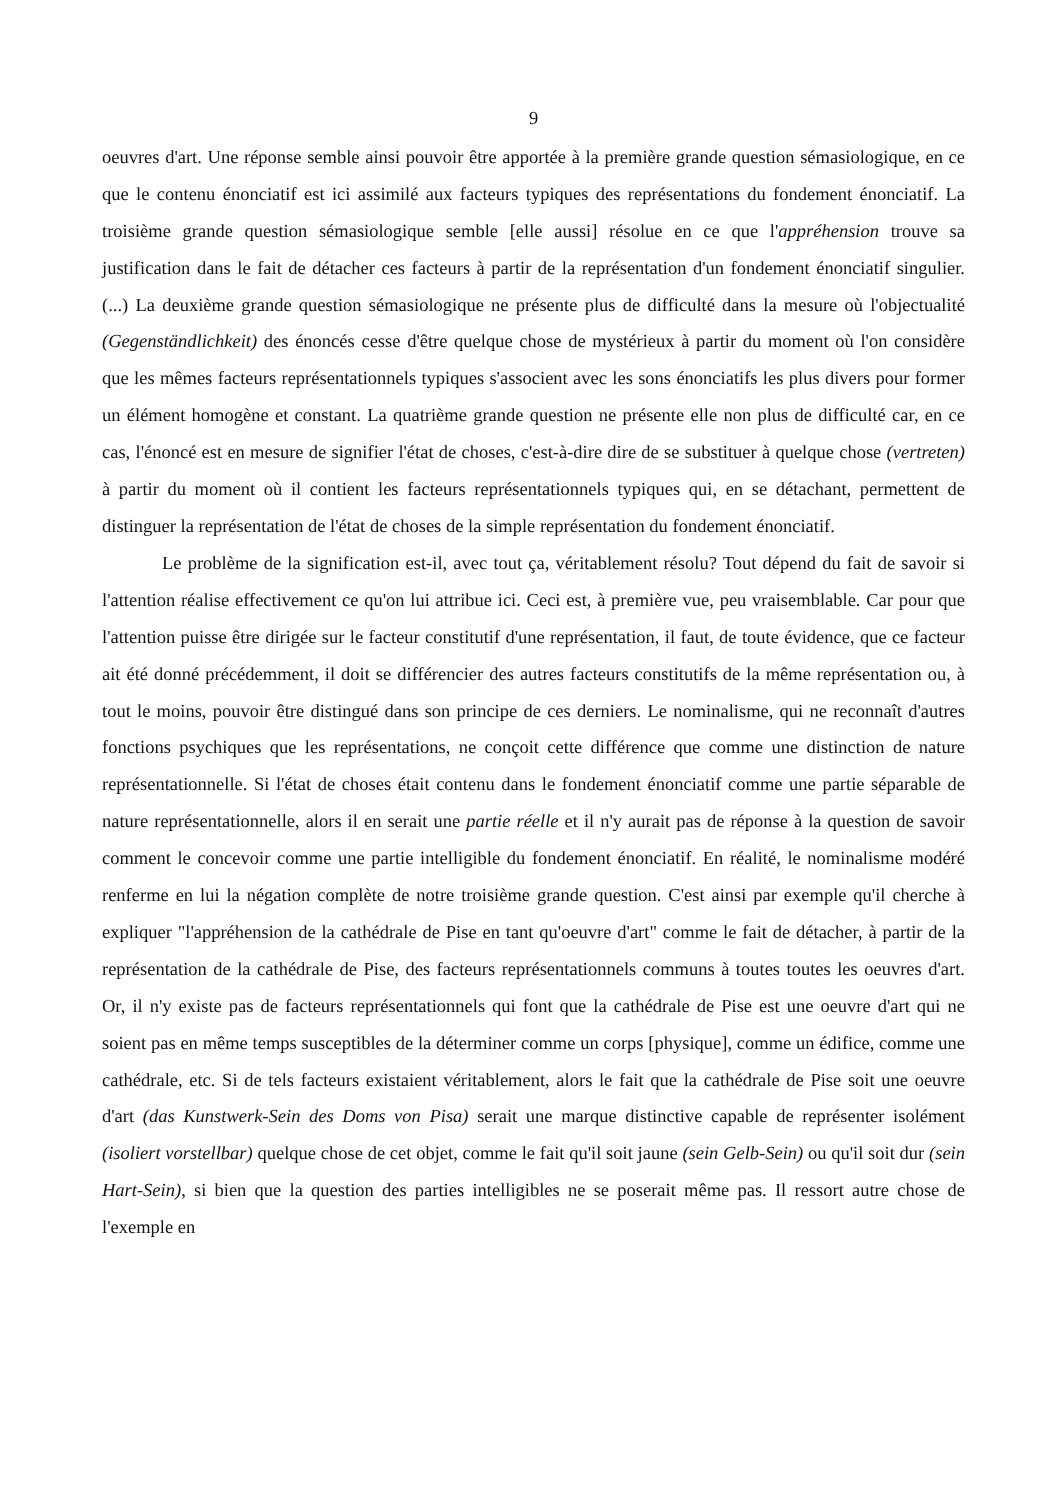9
oeuvres d'art. Une réponse semble ainsi pouvoir être apportée à la première grande question sémasiologique, en ce que le contenu énonciatif est ici assimilé aux facteurs typiques des représentations du fondement énonciatif. La troisième grande question sémasiologique semble [elle aussi] résolue en ce que l'appréhension trouve sa justification dans le fait de détacher ces facteurs à partir de la représentation d'un fondement énonciatif singulier. (...) La deuxième grande question sémasiologique ne présente plus de difficulté dans la mesure où l'objectualité (Gegenständlichkeit) des énoncés cesse d'être quelque chose de mystérieux à partir du moment où l'on considère que les mêmes facteurs représentationnels typiques s'associent avec les sons énonciatifs les plus divers pour former un élément homogène et constant. La quatrième grande question ne présente elle non plus de difficulté car, en ce cas, l'énoncé est en mesure de signifier l'état de choses, c'est-à-dire dire de se substituer à quelque chose (vertreten) à partir du moment où il contient les facteurs représentationnels typiques qui, en se détachant, permettent de distinguer la représentation de l'état de choses de la simple représentation du fondement énonciatif.
Le problème de la signification est-il, avec tout ça, véritablement résolu? Tout dépend du fait de savoir si l'attention réalise effectivement ce qu'on lui attribue ici. Ceci est, à première vue, peu vraisemblable. Car pour que l'attention puisse être dirigée sur le facteur constitutif d'une représentation, il faut, de toute évidence, que ce facteur ait été donné précédemment, il doit se différencier des autres facteurs constitutifs de la même représentation ou, à tout le moins, pouvoir être distingué dans son principe de ces derniers. Le nominalisme, qui ne reconnaît d'autres fonctions psychiques que les représentations, ne conçoit cette différence que comme une distinction de nature représentationnelle. Si l'état de choses était contenu dans le fondement énonciatif comme une partie séparable de nature représentationnelle, alors il en serait une partie réelle et il n'y aurait pas de réponse à la question de savoir comment le concevoir comme une partie intelligible du fondement énonciatif. En réalité, le nominalisme modéré renferme en lui la négation complète de notre troisième grande question. C'est ainsi par exemple qu'il cherche à expliquer "l'appréhension de la cathédrale de Pise en tant qu'oeuvre d'art" comme le fait de détacher, à partir de la représentation de la cathédrale de Pise, des facteurs représentationnels communs à toutes toutes les oeuvres d'art. Or, il n'y existe pas de facteurs représentationnels qui font que la cathédrale de Pise est une oeuvre d'art qui ne soient pas en même temps susceptibles de la déterminer comme un corps [physique], comme un édifice, comme une cathédrale, etc. Si de tels facteurs existaient véritablement, alors le fait que la cathédrale de Pise soit une oeuvre d'art (das Kunstwerk-Sein des Doms von Pisa) serait une marque distinctive capable de représenter isolément (isoliert vorstellbar) quelque chose de cet objet, comme le fait qu'il soit jaune (sein Gelb-Sein) ou qu'il soit dur (sein Hart-Sein), si bien que la question des parties intelligibles ne se poserait même pas. Il ressort autre chose de l'exemple en